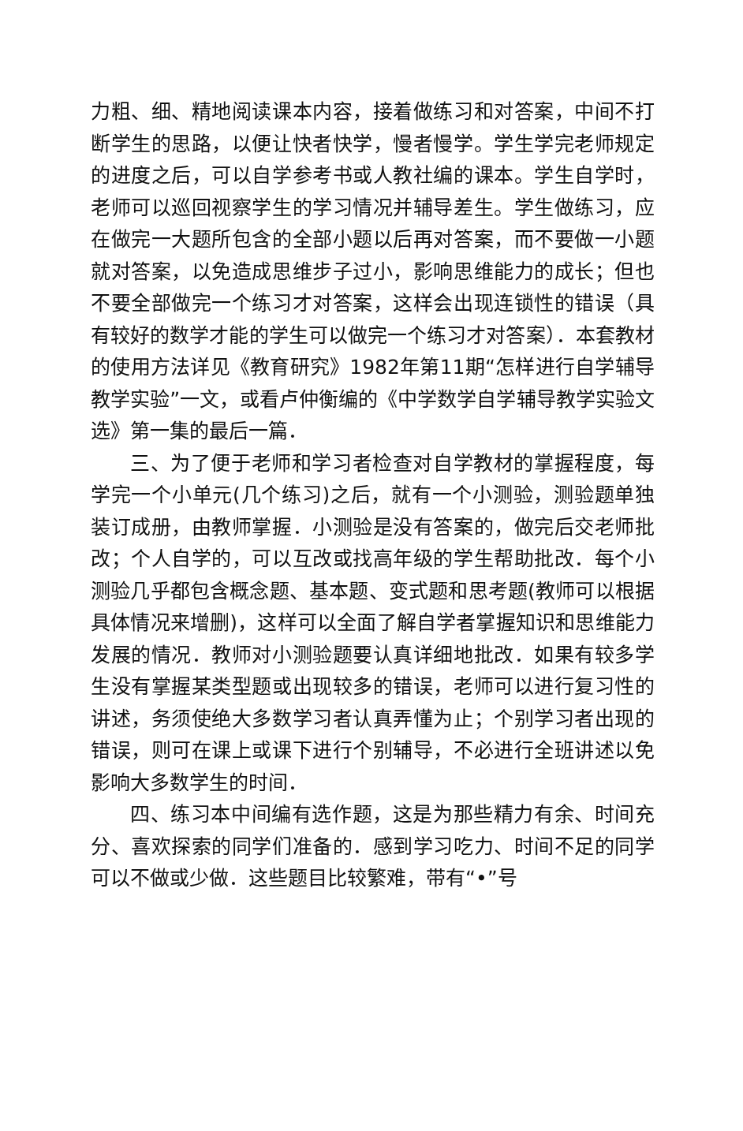力粗、细、精地阅读课本内容，接着做练习和对答案，中间不打断学生的思路，以便让快者快学，慢者慢学。学生学完老师规定的进度之后，可以自学参考书或人教社编的课本。学生自学时，老师可以巡回视察学生的学习情况并辅导差生。学生做练习，应在做完一大题所包含的全部小题以后再对答案，而不要做一小题就对答案，以免造成思维步子过小，影响思维能力的成长；但也不要全部做完一个练习才对答案，这样会出现连锁性的错误（具有较好的数学才能的学生可以做完一个练习才对答案）．本套教材的使用方法详见《教育研究》1982年第11期“怎样进行自学辅导教学实验”一文，或看卢仲衡编的《中学数学自学辅导教学实验文选》第一集的最后一篇．
三、为了便于老师和学习者检查对自学教材的掌握程度，每学完一个小单元(几个练习)之后，就有一个小测验，测验题单独装订成册，由教师掌握．小测验是没有答案的，做完后交老师批改；个人自学的，可以互改或找高年级的学生帮助批改．每个小测验几乎都包含概念题、基本题、变式题和思考题(教师可以根据具体情况来增删)，这样可以全面了解自学者掌握知识和思维能力发展的情况．教师对小测验题要认真详细地批改．如果有较多学生没有掌握某类型题或出现较多的错误，老师可以进行复习性的讲述，务须使绝大多数学习者认真弄懂为止；个别学习者出现的错误，则可在课上或课下进行个别辅导，不必进行全班讲述以免影响大多数学生的时间．
四、练习本中间编有选作题，这是为那些精力有余、时间充分、喜欢探索的同学们准备的．感到学习吃力、时间不足的同学可以不做或少做．这些题目比较繁难，带有“•”号